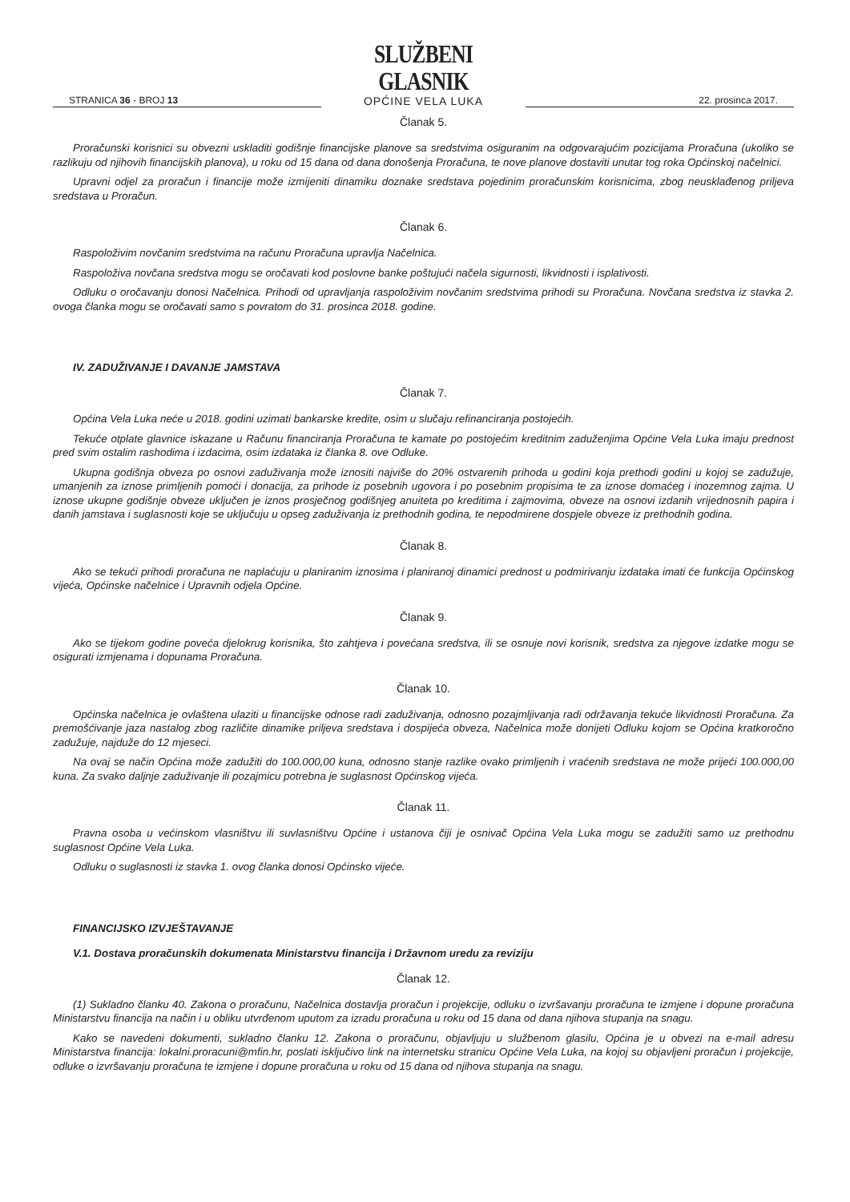STRANICA 36 - BROJ 13
SLUŽBENI GLASNIK
OPĆINE VELA LUKA
22. prosinca 2017.
Članak 5.
Proračunski korisnici su obvezni uskladiti godišnje financijske planove sa sredstvima osiguranim na odgovarajućim pozicijama Proračuna (ukoliko se razlikuju od njihovih financijskih planova), u roku od 15 dana od dana donošenja Proračuna, te nove planove dostaviti unutar tog roka Općinskoj načelnici.
Upravni odjel za proračun i financije može izmijeniti dinamiku doznake sredstava pojedinim proračunskim korisnicima, zbog neusklađenog priljeva sredstava u Proračun.
Članak 6.
Raspoloživim novčanim sredstvima na računu Proračuna upravlja Načelnica.
Raspoloživa novčana sredstva mogu se oročavati kod poslovne banke poštujući načela sigurnosti, likvidnosti i isplativosti.
Odluku o oročavanju donosi Načelnica. Prihodi od upravljanja raspoloživim novčanim sredstvima prihodi su Proračuna. Novčana sredstva iz stavka 2. ovoga članka mogu se oročavati samo s povratom do 31. prosinca 2018. godine.
IV. ZADUŽIVANJE I DAVANJE JAMSTAVA
Članak 7.
Općina Vela Luka neće u 2018. godini uzimati bankarske kredite, osim u slučaju refinanciranja postojećih.
Tekuće otplate glavnice iskazane u Računu financiranja Proračuna te kamate po postojećim kreditnim zaduženjima Općine Vela Luka imaju prednost pred svim ostalim rashodima i izdacima, osim izdataka iz članka 8. ove Odluke.
Ukupna godišnja obveza po osnovi zaduživanja može iznositi najviše do 20% ostvarenih prihoda u godini koja prethodi godini u kojoj se zadužuje, umanjenih za iznose primljenih pomoći i donacija, za prihode iz posebnih ugovora i po posebnim propisima te za iznose domaćeg i inozemnog zajma. U iznose ukupne godišnje obveze uključen je iznos prosječnog godišnjeg anuiteta po kreditima i zajmovima, obveze na osnovi izdanih vrijednosnih papira i danih jamstava i suglasnosti koje se uključuju u opseg zaduživanja iz prethodnih godina, te nepodmirene dospjele obveze iz prethodnih godina.
Članak 8.
Ako se tekući prihodi proračuna ne naplaćuju u planiranim iznosima i planiranoj dinamici prednost u podmirivanju izdataka imati će funkcija Općinskog vijeća, Općinske načelnice i Upravnih odjela Općine.
Članak 9.
Ako se tijekom godine poveća djelokrug korisnika, što zahtjeva i povećana sredstva, ili se osnuje novi korisnik, sredstva za njegove izdatke mogu se osigurati izmjenama i dopunama Proračuna.
Članak 10.
Općinska načelnica je ovlaštena ulaziti u financijske odnose radi zaduživanja, odnosno pozajmljivanja radi održavanja tekuće likvidnosti Proračuna. Za premošćivanje jaza nastalog zbog različite dinamike priljeva sredstava i dospijeća obveza, Načelnica može donijeti Odluku kojom se Općina kratkoročno zadužuje, najduže do 12 mjeseci.
Na ovaj se način Općina može zadužiti do 100.000,00 kuna, odnosno stanje razlike ovako primljenih i vraćenih sredstava ne može prijeći 100.000,00 kuna. Za svako daljnje zaduživanje ili pozajmicu potrebna je suglasnost Općinskog vijeća.
Članak 11.
Pravna osoba u većinskom vlasništvu ili suvlasništvu Općine i ustanova čiji je osnivač Općina Vela Luka mogu se zadužiti samo uz prethodnu suglasnost Općine Vela Luka.
Odluku o suglasnosti iz stavka 1. ovog članka donosi Općinsko vijeće.
FINANCIJSKO IZVJEŠTAVANJE
V.1. Dostava proračunskih dokumenata Ministarstvu financija i Državnom uredu za reviziju
Članak 12.
(1) Sukladno članku 40. Zakona o proračunu, Načelnica dostavlja proračun i projekcije, odluku o izvršavanju proračuna te izmjene i dopune proračuna Ministarstvu financija na način i u obliku utvrđenom uputom za izradu proračuna u roku od 15 dana od dana njihova stupanja na snagu.
Kako se navedeni dokumenti, sukladno članku 12. Zakona o proračunu, objavljuju u službenom glasilu, Općina je u obvezi na e-mail adresu Ministarstva financija: lokalni.proracuni@mfin.hr, poslati isključivo link na internetsku stranicu Općine Vela Luka, na kojoj su objavljeni proračun i projekcije, odluke o izvršavanju proračuna te izmjene i dopune proračuna u roku od 15 dana od njihova stupanja na snagu.